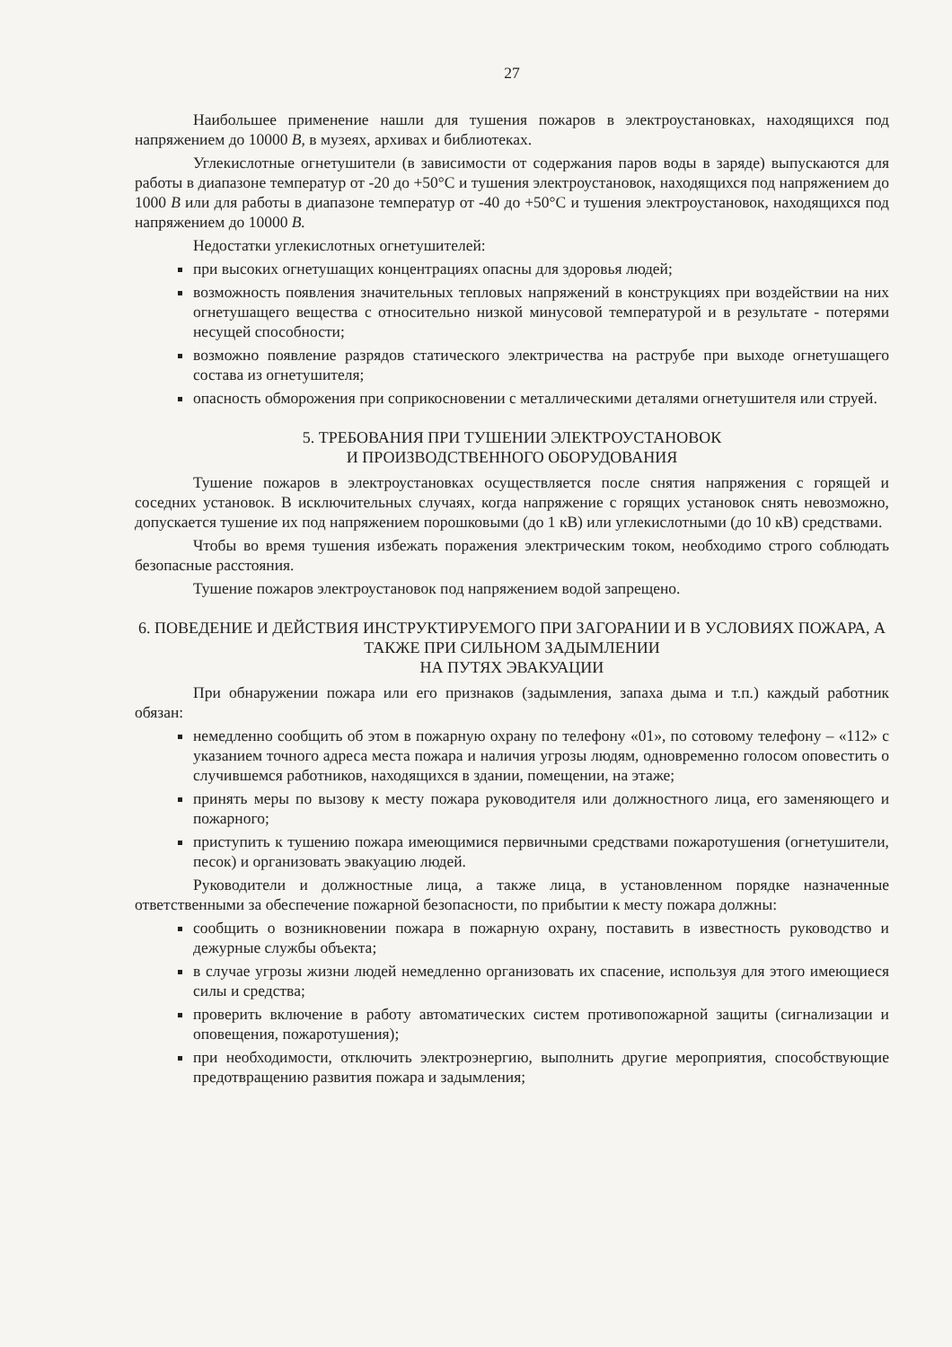27
Наибольшее применение нашли для тушения пожаров в электроустановках, находящихся под напряжением до 10000 В, в музеях, архивах и библиотеках.
Углекислотные огнетушители (в зависимости от содержания паров воды в заряде) выпускаются для работы в диапазоне температур от -20 до +50°С и тушения электроустановок, находящихся под напряжением до 1000 В или для работы в диапазоне температур от -40 до +50°С и тушения электроустановок, находящихся под напряжением до 10000 В.
Недостатки углекислотных огнетушителей:
при высоких огнетушащих концентрациях опасны для здоровья людей;
возможность появления значительных тепловых напряжений в конструкциях при воздействии на них огнетушащего вещества с относительно низкой минусовой температурой и в результате - потерями несущей способности;
возможно появление разрядов статического электричества на раструбе при выходе огнетушащего состава из огнетушителя;
опасность обморожения при соприкосновении с металлическими деталями огнетушителя или струей.
5. ТРЕБОВАНИЯ ПРИ ТУШЕНИИ ЭЛЕКТРОУСТАНОВОК
И ПРОИЗВОДСТВЕННОГО ОБОРУДОВАНИЯ
Тушение пожаров в электроустановках осуществляется после снятия напряжения с горящей и соседних установок. В исключительных случаях, когда напряжение с горящих установок снять невозможно, допускается тушение их под напряжением порошковыми (до 1 кВ) или углекислотными (до 10 кВ) средствами.
Чтобы во время тушения избежать поражения электрическим током, необходимо строго соблюдать безопасные расстояния.
Тушение пожаров электроустановок под напряжением водой запрещено.
6. ПОВЕДЕНИЕ И ДЕЙСТВИЯ ИНСТРУКТИРУЕМОГО ПРИ ЗАГОРАНИИ И В УСЛОВИЯХ ПОЖАРА, А ТАКЖЕ ПРИ СИЛЬНОМ ЗАДЫМЛЕНИИ
НА ПУТЯХ ЭВАКУАЦИИ
При обнаружении пожара или его признаков (задымления, запаха дыма и т.п.) каждый работник обязан:
немедленно сообщить об этом в пожарную охрану по телефону «01», по сотовому телефону – «112» с указанием точного адреса места пожара и наличия угрозы людям, одновременно голосом оповестить о случившемся работников, находящихся в здании, помещении, на этаже;
принять меры по вызову к месту пожара руководителя или должностного лица, его заменяющего и пожарного;
приступить к тушению пожара имеющимися первичными средствами пожаротушения (огнетушители, песок) и организовать эвакуацию людей.
Руководители и должностные лица, а также лица, в установленном порядке назначенные ответственными за обеспечение пожарной безопасности, по прибытии к месту пожара должны:
сообщить о возникновении пожара в пожарную охрану, поставить в известность руководство и дежурные службы объекта;
в случае угрозы жизни людей немедленно организовать их спасение, используя для этого имеющиеся силы и средства;
проверить включение в работу автоматических систем противопожарной защиты (сигнализации и оповещения, пожаротушения);
при необходимости, отключить электроэнергию, выполнить другие мероприятия, способствующие предотвращению развития пожара и задымления;